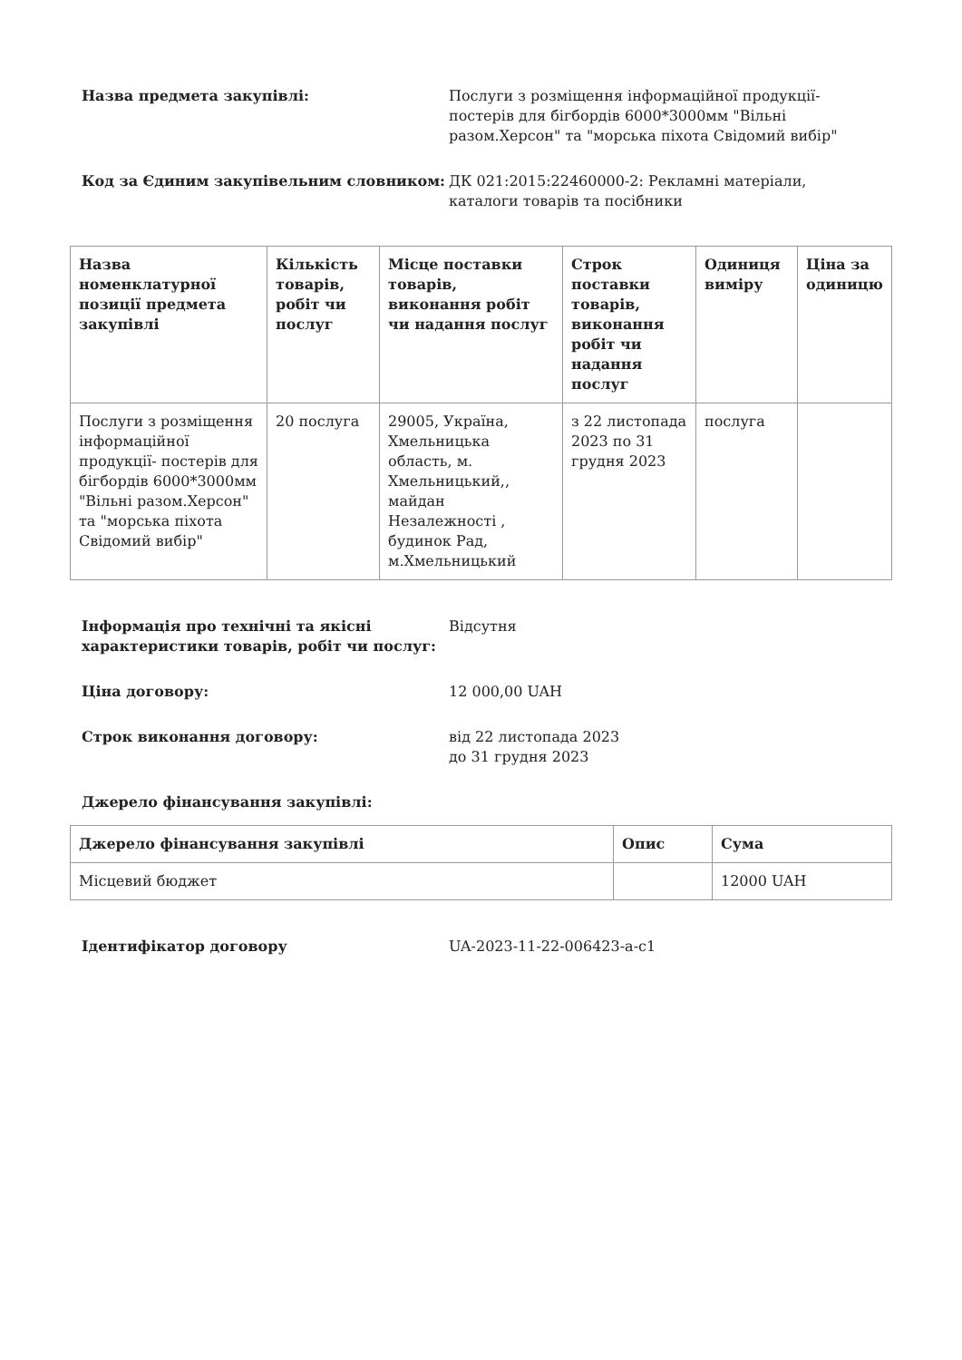Назва предмета закупівлі: Послуги з розміщення інформаційної продукції- постерів для бігбордів 6000*3000мм "Вільні разом.Херсон" та "морська піхота Свідомий вибір"
Код за Єдиним закупівельним словником: ДК 021:2015:22460000-2: Рекламні матеріали, каталоги товарів та посібники
| Назва номенклатурної позиції предмета закупівлі | Кількість товарів, робіт чи послуг | Місце поставки товарів, виконання робіт чи надання послуг | Строк поставки товарів, виконання робіт чи надання послуг | Одиниця виміру | Ціна за одиницю |
| --- | --- | --- | --- | --- | --- |
| Послуги з розміщення інформаційної продукції- постерів для бігбордів 6000*3000мм "Вільні разом.Херсон" та "морська піхота Свідомий вибір" | 20 послуга | 29005, Україна, Хмельницька область, м. Хмельницький,, майдан Незалежності , будинок Рад, м.Хмельницький | з 22 листопада 2023 по 31 грудня 2023 | послуга | |
Інформація про технічні та якісні характеристики товарів, робіт чи послуг:
Відсутня
Ціна договору: 12 000,00 UAH
Строк виконання договору: від 22 листопада 2023
до 31 грудня 2023
Джерело фінансування закупівлі:
| Джерело фінансування закупівлі | Опис | Сума |
| --- | --- | --- |
| Місцевий бюджет | | 12000 UAH |
Ідентифікатор договору UA-2023-11-22-006423-a-c1